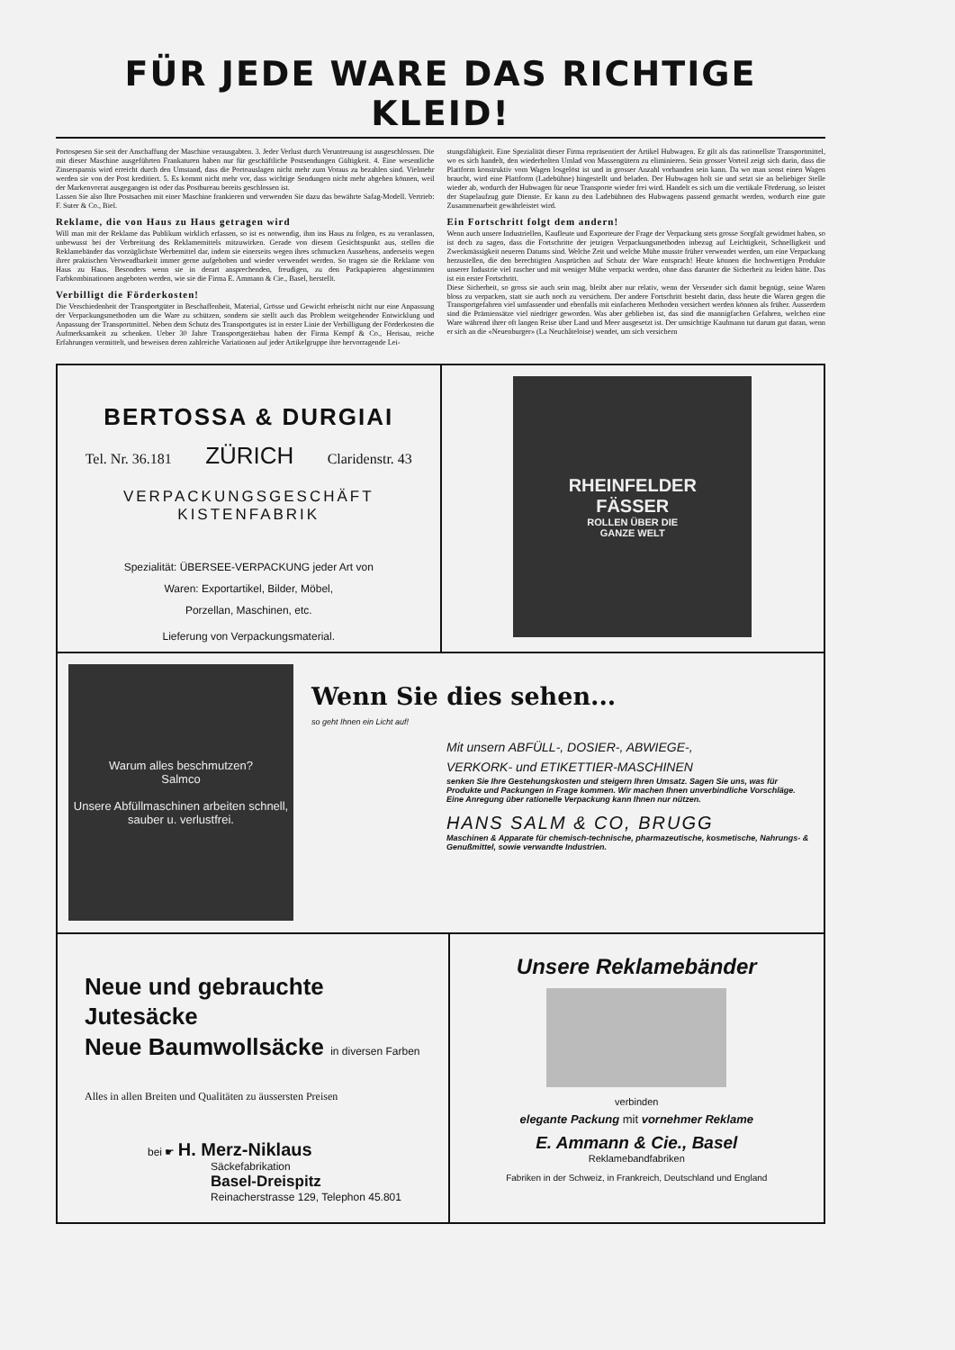FÜR JEDE WARE DAS RICHTIGE KLEID!
Portospesen Sie seit der Anschaffung der Maschine verausgabten. 3. Jeder Verlust durch Veruntreuung ist ausgeschlossen. Die mit dieser Maschine ausgeführten Frankaturen haben nur für geschäftliche Postsendungen Gültigkeit. 4. Eine wesentliche Zinsersparnis wird erreicht durch den Umstand, dass die Portoauslagen nicht mehr zum Voraus zu bezahlen sind. Vielmehr werden sie von der Post kreditiert. 5. Es kommt nicht mehr vor, dass wichtige Sendungen nicht mehr abgehen können, weil der Markenvorrat ausgegangen ist oder das Postbureau bereits geschlossen ist.
Lassen Sie also Ihre Postsachen mit einer Maschine frankieren und verwenden Sie dazu das bewährte Safag-Modell. Vertrieb: F. Suter & Co., Biel.
Reklame, die von Haus zu Haus getragen wird
Will man mit der Reklame das Publikum wirklich erfassen, so ist es notwendig, ihm ins Haus zu folgen, es zu veranlassen, unbewusst bei der Verbreitung des Reklamemittels mitzuwirken. Gerade von diesem Gesichtspunkt aus, stellen die Reklamebänder das vorzüglichste Werbemittel dar, indem sie einerseits wegen ihres schmucken Aussehens, anderseits wegen ihrer praktischen Verwendbarkeit immer gerne aufgehoben und wieder verwendet werden. So tragen sie die Reklame von Haus zu Haus. Besonders wenn sie in derart ansprechenden, freudigen, zu den Packpapieren abgestimmten Farbkombinationen angeboten werden, wie sie die Firma E. Ammann & Cie., Basel, herstellt.
Verbilligt die Förderkosten!
Die Verschiedenheit der Transportgüter in Beschaffenheit, Material, Grösse und Gewicht erheischt nicht nur eine Anpassung der Verpackungsmethoden um die Ware zu schützen, sondern sie stellt auch das Problem weitgehender Entwicklung und Anpassung der Transportmittel. Neben dem Schutz des Transportgutes ist in erster Linie der Verbilligung der Förderkosten die Aufmerksamkeit zu schenken. Ueber 30 Jahre Transportgerätebau haben der Firma Kempf & Co., Herisau, reiche Erfahrungen vermittelt, und beweisen deren zahlreiche Variationen auf jeder Artikelgruppe ihre hervorragende Lei-
stungsfähigkeit. Eine Spezialität dieser Firma repräsentiert der Artikel Hubwagen. Er gilt als das rationellste Transportmittel, wo es sich handelt, den wiederholten Umlad von Massengütern zu eliminieren. Sein grosser Vorteil zeigt sich darin, dass die Plattform konstruktiv vom Wagen losgelöst ist und in grosser Anzahl vorhanden sein kann. Da wo man sonst einen Wagen braucht, wird eine Plattform (Ladebühne) hingestellt und beladen. Der Hubwagen holt sie und setzt sie an beliebiger Stelle wieder ab, wodurch der Hubwagen für neue Transporte wieder frei wird. Handelt es sich um die vertikale Förderung, so leistet der Stapelaufzug gute Dienste. Er kann zu den Ladebühnen des Hubwagens passend gemacht werden, wodurch eine gute Zusammenarbeit gewährleistet wird.
Ein Fortschritt folgt dem andern!
Wenn auch unsere Industriellen, Kaufleute und Exporteure der Frage der Verpackung stets grosse Sorgfalt gewidmet haben, so ist doch zu sagen, dass die Fortschritte der jetzigen Verpackungsmethoden inbezug auf Leichtigkeit, Schnelligkeit und Zweckmässigkeit neueren Datums sind. Welche Zeit und welche Mühe musste früher verwendet werden, um eine Verpackung herzustellen, die den berechtigten Ansprüchen auf Schutz der Ware entsprach! Heute können die hochwertigen Produkte unserer Industrie viel rascher und mit weniger Mühe verpackt werden, ohne dass darunter die Sicherheit zu leiden hätte. Das ist ein erster Fortschritt.
Diese Sicherheit, so gross sie auch sein mag, bleibt aber nur relativ, wenn der Versender sich damit begnügt, seine Waren bloss zu verpacken, statt sie auch noch zu versichern. Der andere Fortschritt besteht darin, dass heute die Waren gegen die Transportgefahren viel umfassender und ebenfalls mit einfacheren Methoden versichert werden können als früher. Ausserdem sind die Prämiensätze viel niedriger geworden. Was aber geblieben ist, das sind die mannigfachen Gefahren, welchen eine Ware während ihrer oft langen Reise über Land und Meer ausgesetzt ist. Der umsichtige Kaufmann tut darum gut daran, wenn er sich an die «Neuenburger» (La Neuchâteloise) wendet, um sich versichern
BERTOSSA & DURGIAI
Tel. Nr. 36.181 ZÜRICH Claridenstr. 43
VERPACKUNGSGESCHÄFT
KISTENFABRIK
Spezialität: ÜBERSEE-VERPACKUNG jeder Art von
Waren: Exportartikel, Bilder, Möbel,
Porzellan, Maschinen, etc.
Lieferung von Verpackungsmaterial.
RHEINFELDER
FÄSSER
ROLLEN ÜBER DIE
GANZE WELT
Warum alles beschmutzen?
Salmco
Unsere Abfüllmaschinen arbeiten schnell, sauber u. verlustfrei.
Wenn Sie dies sehen...
so geht Ihnen ein Licht auf!
Mit unsern ABFÜLL-, DOSIER-, ABWIEGE-,
VERKORK- und ETIKETTIER-MASCHINEN
senken Sie Ihre Gestehungskosten und steigern Ihren Umsatz. Sagen Sie uns, was für Produkte und Packungen in Frage kommen. Wir machen Ihnen unverbindliche Vorschläge. Eine Anregung über rationelle Verpackung kann Ihnen nur nützen.
HANS SALM & CO, BRUGG
Maschinen & Apparate für chemisch-technische, pharmazeutische, kosmetische, Nahrungs- & Genußmittel, sowie verwandte Industrien.
Neue und gebrauchte Jutesäcke
Neue Baumwollsäcke in diversen Farben
Alles in allen Breiten und Qualitäten zu äussersten Preisen
bei ☛ H. Merz-Niklaus
Säckefabrikation
Basel-Dreispitz
Reinacherstrasse 129, Telephon 45.801
Unsere Reklamebänder
verbinden
elegante Packung mit vornehmer Reklame
E. Ammann & Cie., Basel
Reklamebandfabriken
Fabriken in der Schweiz, in Frankreich, Deutschland und England